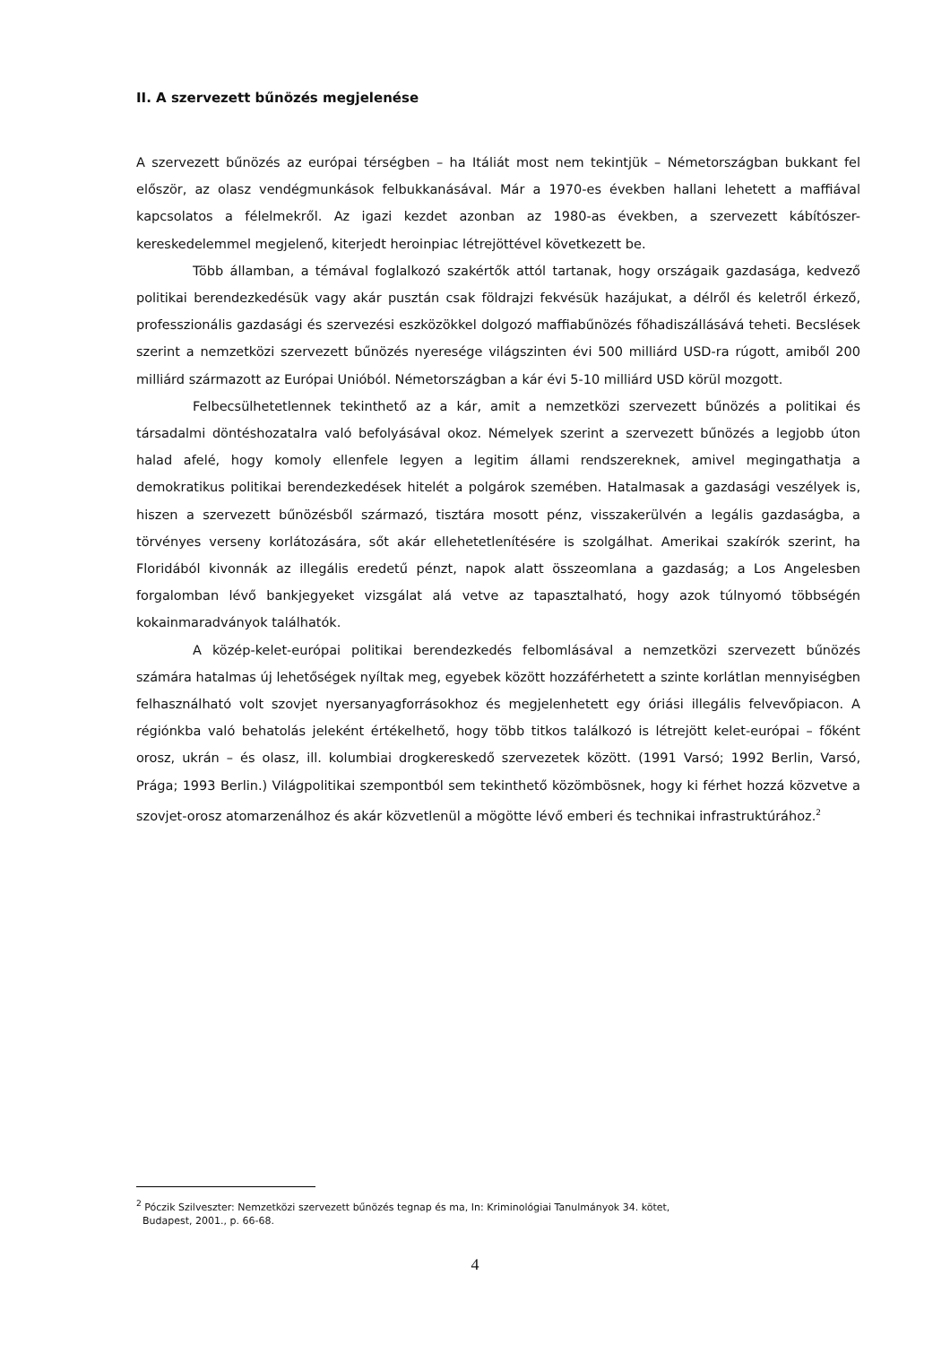II. A szervezett bűnözés megjelenése
A szervezett bűnözés az európai térségben – ha Itáliát most nem tekintjük – Németországban bukkant fel először, az olasz vendégmunkások felbukkanásával. Már a 1970-es években hallani lehetett a maffiával kapcsolatos a félelmekről. Az igazi kezdet azonban az 1980-as években, a szervezett kábítószer-kereskedelemmel megjelenő, kiterjedt heroinpiac létrejöttével következett be.
Több államban, a témával foglalkozó szakértők attól tartanak, hogy országaik gazdasága, kedvező politikai berendezkedésük vagy akár pusztán csak földrajzi fekvésük hazájukat, a délről és keletről érkező, professzionális gazdasági és szervezési eszközökkel dolgozó maffiabűnözés főhadiszállásává teheti. Becslések szerint a nemzetközi szervezett bűnözés nyeresége világszinten évi 500 milliárd USD-ra rúgott, amiből 200 milliárd származott az Európai Unióból. Németországban a kár évi 5-10 milliárd USD körül mozgott.
Felbecsülhetetlennek tekinthető az a kár, amit a nemzetközi szervezett bűnözés a politikai és társadalmi döntéshozatalra való befolyásával okoz. Némelyek szerint a szervezett bűnözés a legjobb úton halad afelé, hogy komoly ellenfele legyen a legitim állami rendszereknek, amivel megingathatja a demokratikus politikai berendezkedések hitelét a polgárok szemében. Hatalmasak a gazdasági veszélyek is, hiszen a szervezett bűnözésből származó, tisztára mosott pénz, visszakerülvén a legális gazdaságba, a törvényes verseny korlátozására, sőt akár ellehetetlenítésére is szolgálhat. Amerikai szakírók szerint, ha Floridából kivonnák az illegális eredetű pénzt, napok alatt összeomlana a gazdaság; a Los Angelesben forgalomban lévő bankjegyeket vizsgálat alá vetve az tapasztalható, hogy azok túlnyomó többségén kokainmaradványok találhatók.
A közép-kelet-európai politikai berendezkedés felbomlásával a nemzetközi szervezett bűnözés számára hatalmas új lehetőségek nyíltak meg, egyebek között hozzáférhetett a szinte korlátlan mennyiségben felhasználható volt szovjet nyersanyagforrásokhoz és megjelenhetett egy óriási illegális felvevőpiacon. A régiónkba való behatolás jeleként értékelhető, hogy több titkos találkozó is létrejött kelet-európai – főként orosz, ukrán – és olasz, ill. kolumbiai drogkereskedő szervezetek között. (1991 Varsó; 1992 Berlin, Varsó, Prága; 1993 Berlin.) Világpolitikai szempontból sem tekinthető közömbösnek, hogy ki férhet hozzá közvetve a szovjet-orosz atomarzenálhoz és akár közvetlenül a mögötte lévő emberi és technikai infrastruktúrához.<sup>2</sup>
<sup>2</sup> Póczik Szilveszter: Nemzetközi szervezett bűnözés tegnap és ma, In: Kriminológiai Tanulmányok 34. kötet,
Budapest, 2001., p. 66-68.
4